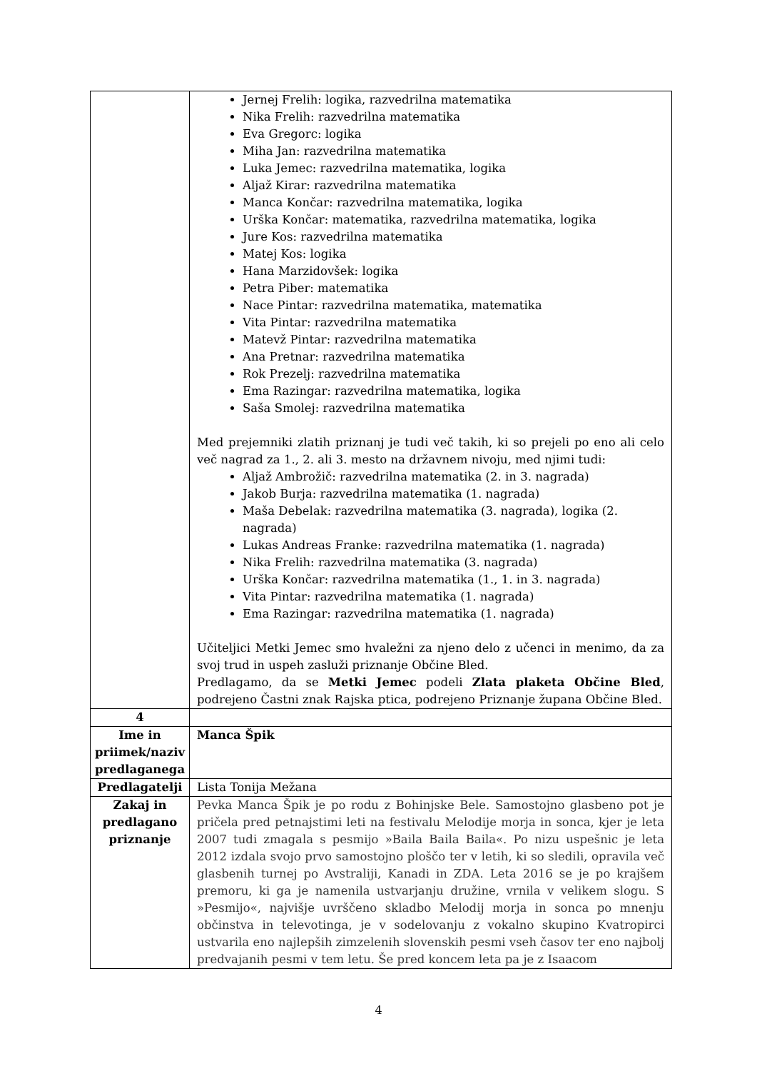| | Jernej Frelih: logika, razvedrilna matematika Nika Frelih: razvedrilna matematika Eva Gregorc: logika Miha Jan: razvedrilna matematika Luka Jemec: razvedrilna matematika, logika Aljaž Kirar: razvedrilna matematika Manca Končar: razvedrilna matematika, logika Urška Končar: matematika, razvedrilna matematika, logika Jure Kos: razvedrilna matematika Matej Kos: logika Hana Marzidovšek: logika Petra Piber: matematika Nace Pintar: razvedrilna matematika, matematika Vita Pintar: razvedrilna matematika Matevž Pintar: razvedrilna matematika Ana Pretnar: razvedrilna matematika Rok Prezelj: razvedrilna matematika Ema Razingar: razvedrilna matematika, logika Saša Smolej: razvedrilna matematika Med prejemniki zlatih priznanj je tudi več takih, ki so prejeli po eno ali celo več nagrad za 1., 2. ali 3. mesto na državnem nivoju, med njimi tudi: Aljaž Ambrožič: razvedrilna matematika (2. in 3. nagrada) Jakob Burja: razvedrilna matematika (1. nagrada) Maša Debelak: razvedrilna matematika (3. nagrada), logika (2. nagrada) Lukas Andreas Franke: razvedrilna matematika (1. nagrada) Nika Frelih: razvedrilna matematika (3. nagrada) Urška Končar: razvedrilna matematika (1., 1. in 3. nagrada) Vita Pintar: razvedrilna matematika (1. nagrada) Ema Razingar: razvedrilna matematika (1. nagrada) Učiteljici Metki Jemec smo hvaležni za njeno delo z učenci in menimo, da za svoj trud in uspeh zasluži priznanje Občine Bled. Predlagamo, da se Metki Jemec podeli Zlata plaketa Občine Bled , podrejeno Častni znak Rajska ptica, podrejeno Priznanje župana Občine Bled. |
| 4 | |
| Ime in priimek/naziv predlaganega | Manca Špik |
| Predlagatelji | Lista Tonija Mežana |
| Zakaj in predlagano priznanje | Pevka Manca Špik je po rodu z Bohinjske Bele. Samostojno glasbeno pot je pričela pred petnajstimi leti na festivalu Melodije morja in sonca, kjer je leta 2007 tudi zmagala s pesmijo »Baila Baila Baila«. Po nizu uspešnic je leta 2012 izdala svojo prvo samostojno ploščo ter v letih, ki so sledili, opravila več glasbenih turnej po Avstraliji, Kanadi in ZDA. Leta 2016 se je po krajšem premoru, ki ga je namenila ustvarjanju družine, vrnila v velikem slogu. S »Pesmijo«, najvišje uvrščeno skladbo Melodij morja in sonca po mnenju občinstva in televotinga, je v sodelovanju z vokalno skupino Kvatropirci ustvarila eno najlepših zimzelenih slovenskih pesmi vseh časov ter eno najbolj predvajanih pesmi v tem letu. Še pred koncem leta pa je z Isaacom |
4